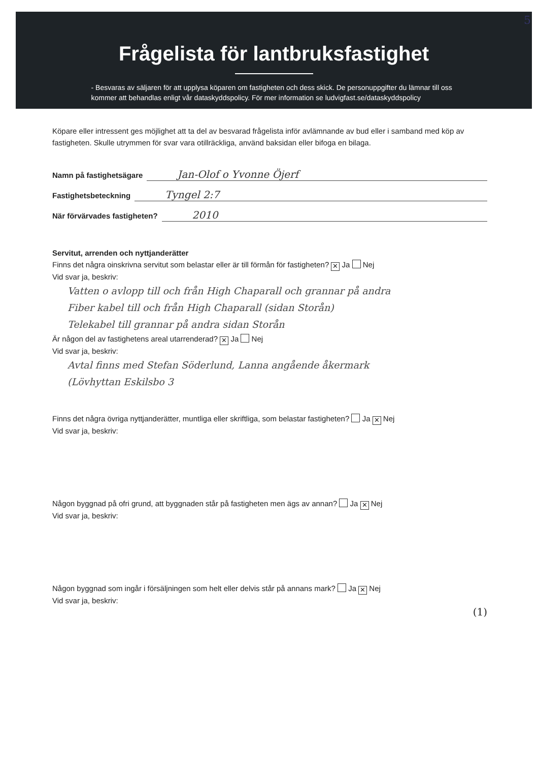5
Frågelista för lantbruksfastighet
- Besvaras av säljaren för att upplysa köparen om fastigheten och dess skick. De personuppgifter du lämnar till oss kommer att behandlas enligt vår dataskyddspolicy. För mer information se ludvigfast.se/dataskyddspolicy
Köpare eller intressent ges möjlighet att ta del av besvarad frågelista inför avlämnande av bud eller i samband med köp av fastigheten. Skulle utrymmen för svar vara otillräckliga, använd baksidan eller bifoga en bilaga.
Namn på fastighetsägare Jan-Olof o Yvonne Öjerf
Fastighetsbeteckning Tyngel 2:7
När förvärvades fastigheten? 2010
Servitut, arrenden och nyttjanderätter
Finns det några oinskrivna servitut som belastar eller är till förmån för fastigheten? ✕ Ja Nej
Vid svar ja, beskriv:
Vatten o avlopp till och från High Chaparall och grannar på andra
Fiber kabel till och från High Chaparall (sidan Storån)
Telekabel till grannar på andra sidan Storån
Är någon del av fastighetens areal utarrenderad? ✕ Ja Nej
Vid svar ja, beskriv:
Avtal finns med Stefan Söderlund, Lanna angående åkermark
(Lövhyttan Eskilsbo 3
Finns det några övriga nyttjanderätter, muntliga eller skriftliga, som belastar fastigheten? Ja ✕ Nej
Vid svar ja, beskriv:
Någon byggnad på ofri grund, att byggnaden står på fastigheten men ägs av annan? Ja ✕ Nej
Vid svar ja, beskriv:
Någon byggnad som ingår i försäljningen som helt eller delvis står på annans mark? Ja ✕ Nej
Vid svar ja, beskriv:
(1)